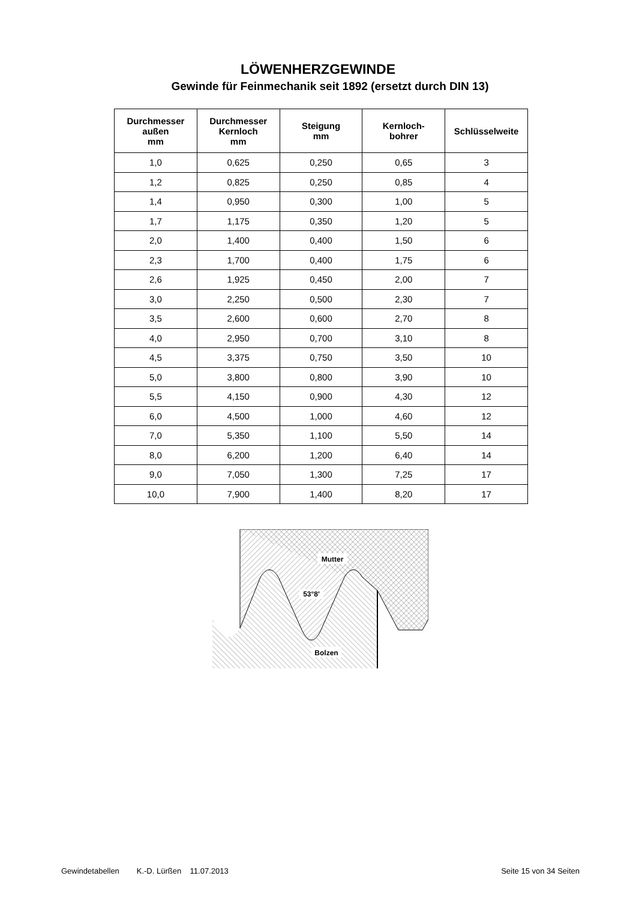LÖWENHERZGEWINDE
Gewinde für Feinmechanik seit 1892 (ersetzt durch DIN 13)
| Durchmesser außen mm | Durchmesser Kernloch mm | Steigung mm | Kernloch- bohrer | Schlüsselweite |
| --- | --- | --- | --- | --- |
| 1,0 | 0,625 | 0,250 | 0,65 | 3 |
| 1,2 | 0,825 | 0,250 | 0,85 | 4 |
| 1,4 | 0,950 | 0,300 | 1,00 | 5 |
| 1,7 | 1,175 | 0,350 | 1,20 | 5 |
| 2,0 | 1,400 | 0,400 | 1,50 | 6 |
| 2,3 | 1,700 | 0,400 | 1,75 | 6 |
| 2,6 | 1,925 | 0,450 | 2,00 | 7 |
| 3,0 | 2,250 | 0,500 | 2,30 | 7 |
| 3,5 | 2,600 | 0,600 | 2,70 | 8 |
| 4,0 | 2,950 | 0,700 | 3,10 | 8 |
| 4,5 | 3,375 | 0,750 | 3,50 | 10 |
| 5,0 | 3,800 | 0,800 | 3,90 | 10 |
| 5,5 | 4,150 | 0,900 | 4,30 | 12 |
| 6,0 | 4,500 | 1,000 | 4,60 | 12 |
| 7,0 | 5,350 | 1,100 | 5,50 | 14 |
| 8,0 | 6,200 | 1,200 | 6,40 | 14 |
| 9,0 | 7,050 | 1,300 | 7,25 | 17 |
| 10,0 | 7,900 | 1,400 | 8,20 | 17 |
Mutter
53°8'
Bolzen
Gewindetabellen K.-D. Lürßen 11.07.2013 Seite 15 von 34 Seiten